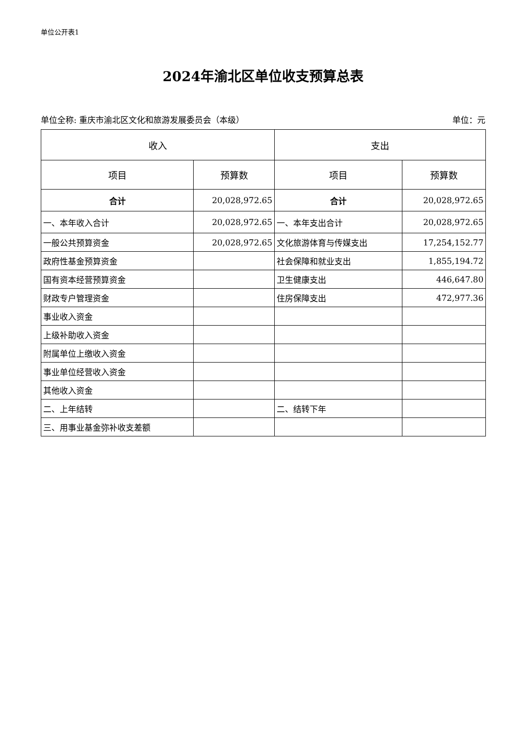单位公开表1
2024年渝北区单位收支预算总表
单位全称: 重庆市渝北区文化和旅游发展委员会（本级）
单位：元
| 收入 | | 支出 | |
| --- | --- | --- | --- |
| 项目 | 预算数 | 项目 | 预算数 |
| 合计 | 20,028,972.65 | 合计 | 20,028,972.65 |
| 一、本年收入合计 | 20,028,972.65 | 一、本年支出合计 | 20,028,972.65 |
| 一般公共预算资金 | 20,028,972.65 | 文化旅游体育与传媒支出 | 17,254,152.77 |
| 政府性基金预算资金 | | 社会保障和就业支出 | 1,855,194.72 |
| 国有资本经营预算资金 | | 卫生健康支出 | 446,647.80 |
| 财政专户管理资金 | | 住房保障支出 | 472,977.36 |
| 事业收入资金 | | | |
| 上级补助收入资金 | | | |
| 附属单位上缴收入资金 | | | |
| 事业单位经营收入资金 | | | |
| 其他收入资金 | | | |
| 二、上年结转 | | 二、结转下年 | |
| 三、用事业基金弥补收支差额 | | | |